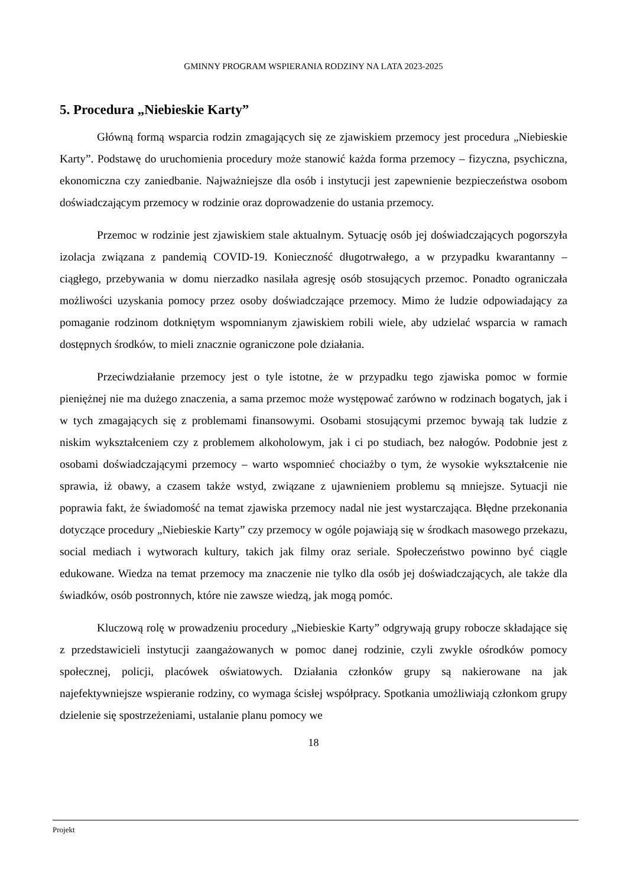GMINNY PROGRAM WSPIERANIA RODZINY NA LATA 2023-2025
5. Procedura „Niebieskie Karty”
Główną formą wsparcia rodzin zmagających się ze zjawiskiem przemocy jest procedura „Niebieskie Karty”. Podstawę do uruchomienia procedury może stanowić każda forma przemocy – fizyczna, psychiczna, ekonomiczna czy zaniedbanie. Najważniejsze dla osób i instytucji jest zapewnienie bezpieczeństwa osobom doświadczającym przemocy w rodzinie oraz doprowadzenie do ustania przemocy.
Przemoc w rodzinie jest zjawiskiem stale aktualnym. Sytuację osób jej doświadczających pogorszyła izolacja związana z pandemią COVID-19. Konieczność długotrwałego, a w przypadku kwarantanny – ciągłego, przebywania w domu nierzadko nasilała agresję osób stosujących przemoc. Ponadto ograniczała możliwości uzyskania pomocy przez osoby doświadczające przemocy. Mimo że ludzie odpowiadający za pomaganie rodzinom dotkniętym wspomnianym zjawiskiem robili wiele, aby udzielać wsparcia w ramach dostępnych środków, to mieli znacznie ograniczone pole działania.
Przeciwdziałanie przemocy jest o tyle istotne, że w przypadku tego zjawiska pomoc w formie pieniężnej nie ma dużego znaczenia, a sama przemoc może występować zarówno w rodzinach bogatych, jak i w tych zmagających się z problemami finansowymi. Osobami stosującymi przemoc bywają tak ludzie z niskim wykształceniem czy z problemem alkoholowym, jak i ci po studiach, bez nałogów. Podobnie jest z osobami doświadczającymi przemocy – warto wspomnieć chociażby o tym, że wysokie wykształcenie nie sprawia, iż obawy, a czasem także wstyd, związane z ujawnieniem problemu są mniejsze. Sytuacji nie poprawia fakt, że świadomość na temat zjawiska przemocy nadal nie jest wystarczająca. Błędne przekonania dotyczące procedury „Niebieskie Karty” czy przemocy w ogóle pojawiają się w środkach masowego przekazu, social mediach i wytworach kultury, takich jak filmy oraz seriale. Społeczeństwo powinno być ciągle edukowane. Wiedza na temat przemocy ma znaczenie nie tylko dla osób jej doświadczających, ale także dla świadków, osób postronnych, które nie zawsze wiedzą, jak mogą pomóc.
Kluczową rolę w prowadzeniu procedury „Niebieskie Karty” odgrywają grupy robocze składające się z przedstawicieli instytucji zaangażowanych w pomoc danej rodzinie, czyli zwykle ośrodków pomocy społecznej, policji, placówek oświatowych. Działania członków grupy są nakierowane na jak najefektywniejsze wspieranie rodziny, co wymaga ścisłej współpracy. Spotkania umożliwiają członkom grupy dzielenie się spostrzeżeniami, ustalanie planu pomocy we
18
Projekt